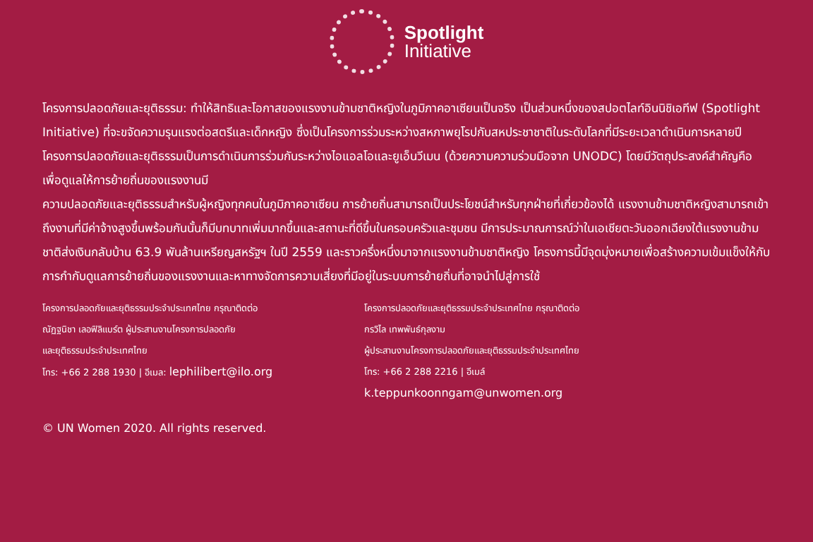Spotlight
Initiative
โครงการปลอดภัยและยุติธรรม: ทำให้สิทธิและโอกาสของแรงงานข้ามชาติหญิงในภูมิภาคอาเซียนเป็นจริง เป็นส่วนหนึ่งของสปอตไลท์อินนิชิเอทีฟ (Spotlight Initiative) ที่จะขจัดความรุนแรงต่อสตรีและเด็กหญิง ซึ่งเป็นโครงการร่วมระหว่างสหภาพยุโรปกับสหประชาชาติในระดับโลกที่มีระยะเวลาดำเนินการหลายปี โครงการปลอดภัยและยุติธรรมเป็นการดำเนินการร่วมกันระหว่างไอแอลโอและยูเอ็นวีเมน (ด้วยความความร่วมมือจาก UNODC) โดยมีวัตถุประสงค์สำคัญคือเพื่อดูแลให้การย้ายถิ่นของแรงงานมี
ความปลอดภัยและยุติธรรมสำหรับผู้หญิงทุกคนในภูมิภาคอาเซียน การย้ายถิ่นสามารถเป็นประโยชน์สำหรับทุกฝ่ายที่เกี่ยวข้องได้ แรงงานข้ามชาติหญิงสามารถเข้าถึงงานที่มีค่าจ้างสูงขึ้นพร้อมกันนั้นก็มีบทบาทเพิ่มมากขึ้นและสถานะที่ดีขึ้นในครอบครัวและชุมชน มีการประมาณการณ์ว่าในเอเชียตะวันออกเฉียงใต้แรงงานข้ามชาติส่งเงินกลับบ้าน 63.9 พันล้านเหรียญสหรัฐฯ ในปี 2559 และราวครึ่งหนึ่งมาจากแรงงานข้ามชาติหญิง โครงการนี้มีจุดมุ่งหมายเพื่อสร้างความเข้มแข็งให้กับการกำกับดูแลการย้ายถิ่นของแรงงานและหาทางจัดการความเสี่ยงที่มีอยู่ในระบบการย้ายถิ่นที่อาจนำไปสู่การใช้
โครงการปลอดภัยและยุติธรรมประจำประเทศไทย กรุณาติดต่อ
ณัฏฐนิชา เลอฟิลิแบร์ต ผู้ประสานงานโครงการปลอดภัย
และยุติธรรมประจำประเทศไทย
โทร: +66 2 288 1930 | อีเมล: lephilibert@ilo.org
โครงการปลอดภัยและยุติธรรมประจำประเทศไทย กรุณาติดต่อ
กรวิไล เทพพันธ์กุลงาม
ผู้ประสานงานโครงการปลอดภัยและยุติธรรมประจำประเทศไทย
โทร: +66 2 288 2216 | อีเมล์ k.teppunkoonngam@unwomen.org
© UN Women 2020. All rights reserved.